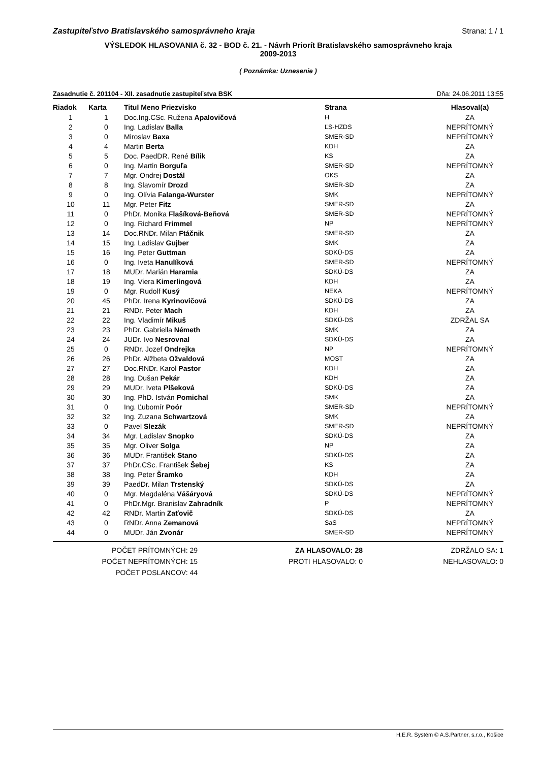Zastupiteľstvo Bratislavského samosprávneho kraja Strana: 1 / 1
VÝSLEDOK HLASOVANIA č. 32 - BOD č. 21. - Návrh Priorít Bratislavského samosprávneho kraja
2009-2013
( Poznámka: Uznesenie )
Zasadnutie č. 201104 - XII. zasadnutie zastupiteľstva BSK Dňa: 24.06.2011 13:55
| Riadok | Karta | Titul Meno Priezvisko | Strana | Hlasoval(a) |
| --- | --- | --- | --- | --- |
| 1 | 1 | Doc.Ing.CSc. Ružena Apalovičová | H | ZA |
| 2 | 0 | Ing. Ladislav Balla | ĽS-HZDS | NEPRÍTOMNÝ |
| 3 | 0 | Miroslav Baxa | SMER-SD | NEPRÍTOMNÝ |
| 4 | 4 | Martin Berta | KDH | ZA |
| 5 | 5 | Doc. PaedDR. René Bílik | KS | ZA |
| 6 | 0 | Ing. Martin Borguľa | SMER-SD | NEPRÍTOMNÝ |
| 7 | 7 | Mgr. Ondrej Dostál | OKS | ZA |
| 8 | 8 | Ing. Slavomír Drozd | SMER-SD | ZA |
| 9 | 0 | Ing. Olívia Falanga-Wurster | SMK | NEPRÍTOMNÝ |
| 10 | 11 | Mgr. Peter Fitz | SMER-SD | ZA |
| 11 | 0 | PhDr. Monika Flašíková-Beňová | SMER-SD | NEPRÍTOMNÝ |
| 12 | 0 | Ing. Richard Frimmel | NP | NEPRÍTOMNÝ |
| 13 | 14 | Doc.RNDr. Milan Ftáčnik | SMER-SD | ZA |
| 14 | 15 | Ing. Ladislav Gujber | SMK | ZA |
| 15 | 16 | Ing. Peter Guttman | SDKÚ-DS | ZA |
| 16 | 0 | Ing. Iveta Hanulíková | SMER-SD | NEPRÍTOMNÝ |
| 17 | 18 | MUDr. Marián Haramia | SDKÚ-DS | ZA |
| 18 | 19 | Ing. Viera Kimerlingová | KDH | ZA |
| 19 | 0 | Mgr. Rudolf Kusý | NEKA | NEPRÍTOMNÝ |
| 20 | 45 | PhDr. Irena Kyrinovičová | SDKÚ-DS | ZA |
| 21 | 21 | RNDr. Peter Mach | KDH | ZA |
| 22 | 22 | Ing. Vladimír Mikuš | SDKÚ-DS | ZDRŽAL SA |
| 23 | 23 | PhDr. Gabriella Németh | SMK | ZA |
| 24 | 24 | JUDr. Ivo Nesrovnal | SDKÚ-DS | ZA |
| 25 | 0 | RNDr. Jozef Ondrejka | NP | NEPRÍTOMNÝ |
| 26 | 26 | PhDr. Alžbeta Ožvaldová | MOST | ZA |
| 27 | 27 | Doc.RNDr. Karol Pastor | KDH | ZA |
| 28 | 28 | Ing. Dušan Pekár | KDH | ZA |
| 29 | 29 | MUDr. Iveta Plšeková | SDKÚ-DS | ZA |
| 30 | 30 | Ing. PhD. István Pomichal | SMK | ZA |
| 31 | 0 | Ing. Ľubomír Poór | SMER-SD | NEPRÍTOMNÝ |
| 32 | 32 | Ing. Zuzana Schwartzová | SMK | ZA |
| 33 | 0 | Pavel Slezák | SMER-SD | NEPRÍTOMNÝ |
| 34 | 34 | Mgr. Ladislav Snopko | SDKÚ-DS | ZA |
| 35 | 35 | Mgr. Oliver Solga | NP | ZA |
| 36 | 36 | MUDr. František Stano | SDKÚ-DS | ZA |
| 37 | 37 | PhDr.CSc. František Šebej | KS | ZA |
| 38 | 38 | Ing. Peter Šramko | KDH | ZA |
| 39 | 39 | PaedDr. Milan Trstenský | SDKÚ-DS | ZA |
| 40 | 0 | Mgr. Magdaléna Vášáryová | SDKÚ-DS | NEPRÍTOMNÝ |
| 41 | 0 | PhDr.Mgr. Branislav Zahradník | P | NEPRÍTOMNÝ |
| 42 | 42 | RNDr. Martin Zaťovič | SDKÚ-DS | ZA |
| 43 | 0 | RNDr. Anna Zemanová | SaS | NEPRÍTOMNÝ |
| 44 | 0 | MUDr. Ján Zvonár | SMER-SD | NEPRÍTOMNÝ |
POČET PRÍTOMNÝCH: 29
POČET NEPRÍTOMNÝCH: 15
POČET POSLANCOV: 44
ZA HLASOVALO: 28
PROTI HLASOVALO: 0
ZDRŽALO SA: 1
NEHLASOVALO: 0
H.E.R. Systém © A.S.Partner, s.r.o., Košice